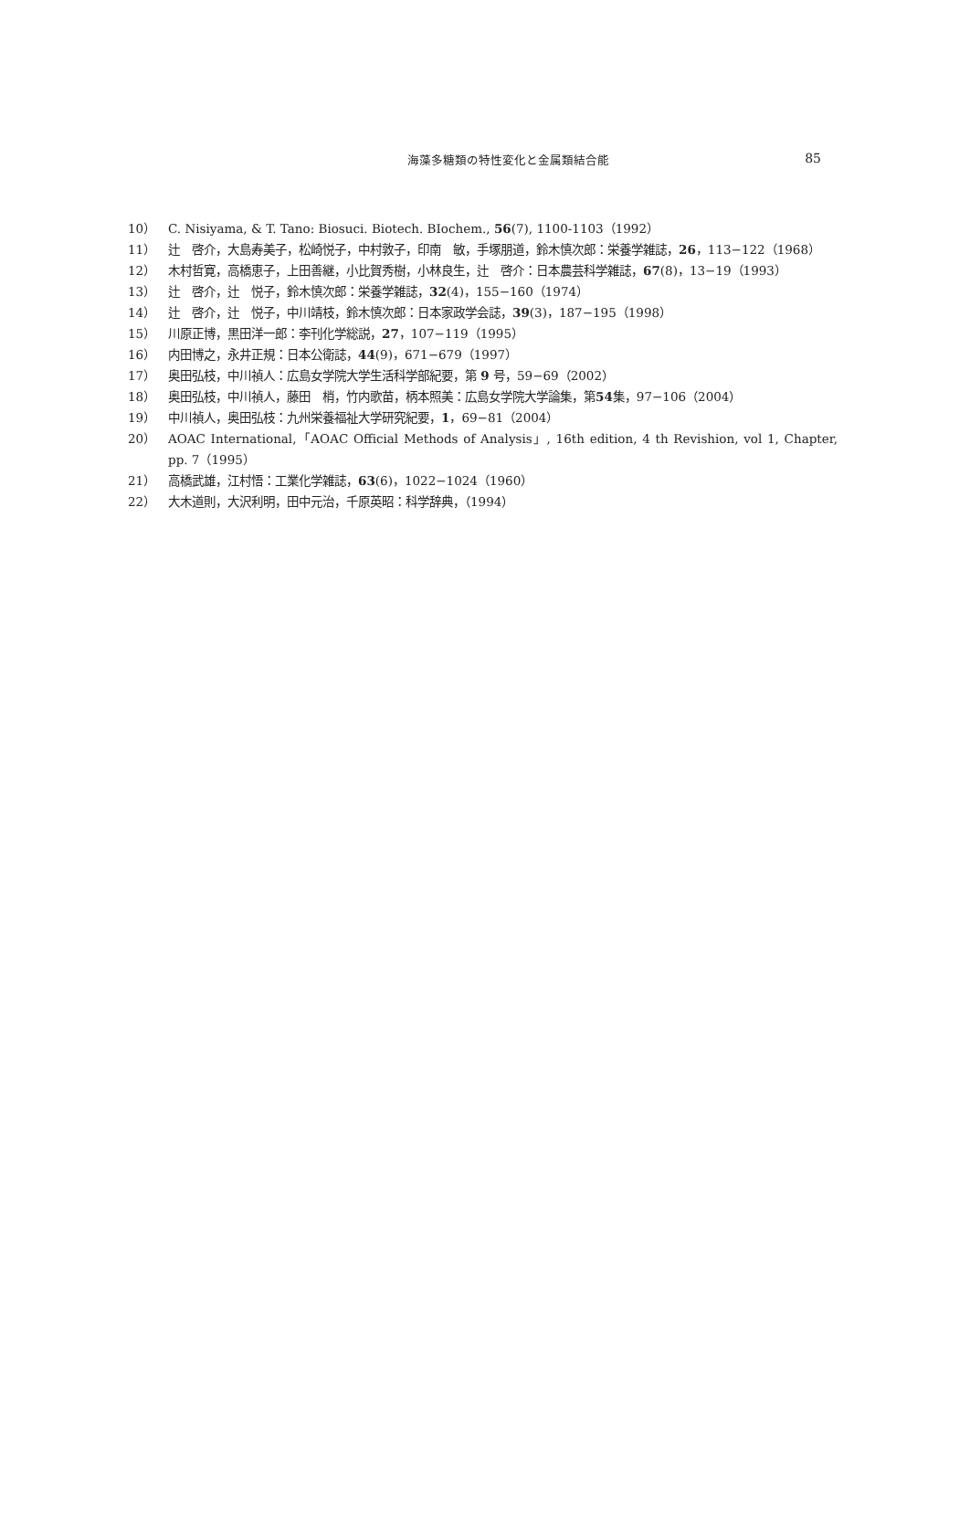海藻多糖類の特性変化と金属類結合能
85
10） C. Nisiyama, & T. Tano: Biosuci. Biotech. BIochem., 56(7), 1100-1103（1992）
11） 辻　啓介，大島寿美子，松崎悦子，中村敦子，印南　敏，手塚朋道，鈴木慎次郎：栄養学雑誌，26，113−122（1968）
12） 木村哲寛，高橋恵子，上田善継，小比賀秀樹，小林良生，辻　啓介：日本農芸科学雑誌，67(8)，13−19（1993）
13） 辻　啓介，辻　悦子，鈴木慎次郎：栄養学雑誌，32(4)，155−160（1974）
14） 辻　啓介，辻　悦子，中川靖枝，鈴木慎次郎：日本家政学会誌，39(3)，187−195（1998）
15） 川原正博，黒田洋一郎：李刊化学総説，27，107−119（1995）
16） 内田博之，永井正規：日本公衛誌，44(9)，671−679（1997）
17） 奥田弘枝，中川禎人：広島女学院大学生活科学部紀要，第 9 号，59−69（2002）
18） 奥田弘枝，中川禎人，藤田　梢，竹内歌苗，柄本照美：広島女学院大学論集，第54集，97−106（2004）
19） 中川禎人，奥田弘枝：九州栄養福祉大学研究紀要，1，69−81（2004）
20） AOAC International,「AOAC Official Methods of Analysis」, 16th edition, 4 th Revishion, vol 1, Chapter, pp. 7（1995）
21） 高橋武雄，江村悟：工業化学雑誌，63(6)，1022−1024（1960）
22） 大木道則，大沢利明，田中元治，千原英昭：科学辞典，（1994）